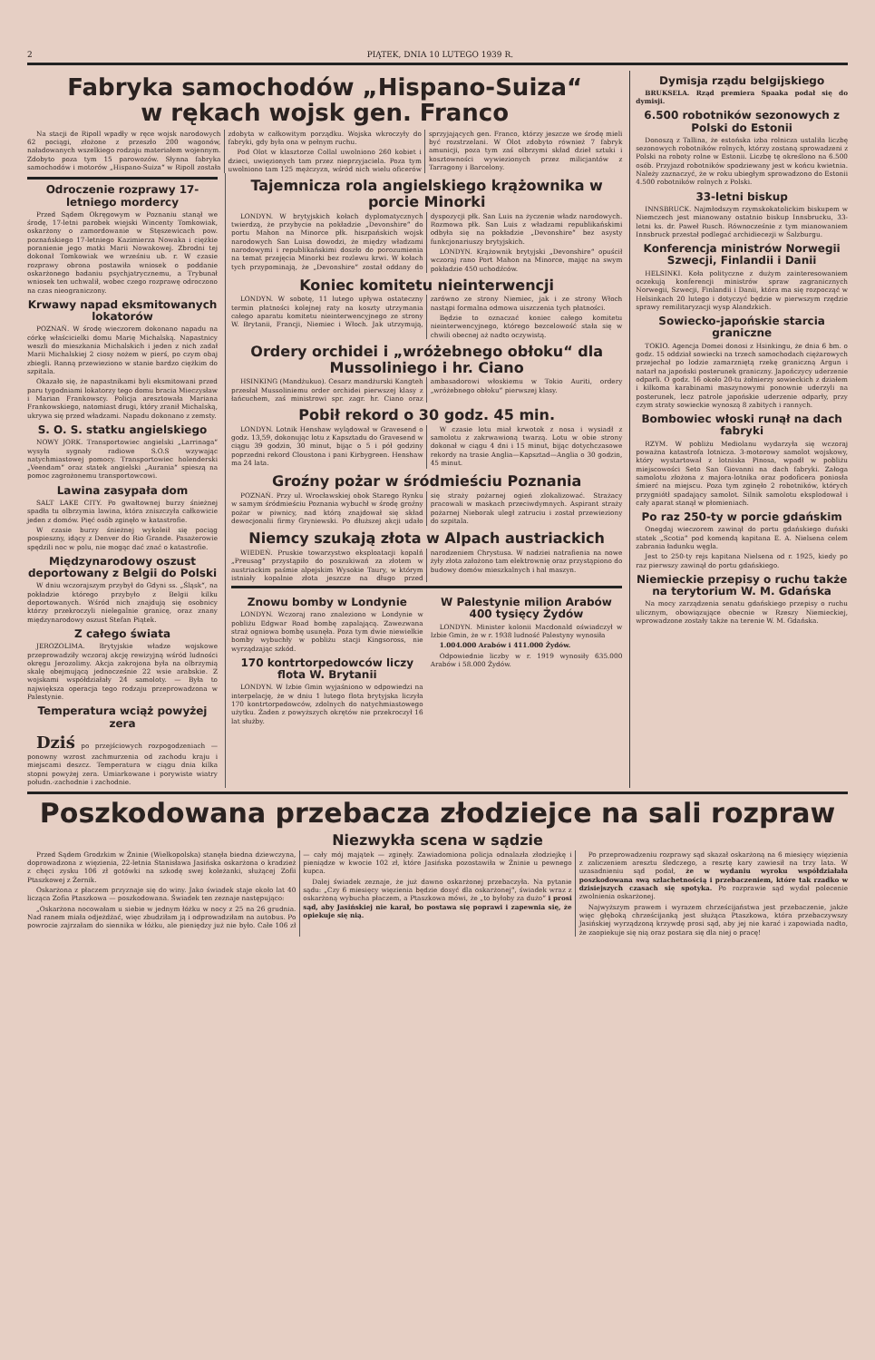2 PIĄTEK, DNIA 10 LUTEGO 1939 R.
Fabryka samochodów „Hispano-Suiza“
w rękach wojsk gen. Franco
Na stacji de Ripoll wpadły w ręce wojsk narodowych 62 pociągi, złożone z przeszło 200 wagonów, naładowanych wszelkiego rodzaju materiałem wojennym. Zdobyto poza tym 15 parowozów. Słynna fabryka samochodów i motorów „Hispano-Suiza“ w Ripoll została zdobyta w całkowitym porządku. Wojska wkroczyły do fabryki, gdy była ona w pełnym ruchu.
Pod Olot w klasztorze Collal uwolniono 260 kobiet i dzieci, uwięzionych tam przez nieprzyjaciela. Poza tym uwolniono tam 125 mężczyzn, wśród nich wielu oficerów sprzyjających gen. Franco, którzy jeszcze we środę mieli być rozstrzelani. W Olot zdobyto również 7 fabryk amunicji, poza tym zaś olbrzymi skład dzieł sztuki i kosztowności wywiezionych przez milicjantów z Tarragony i Barcelony.
Odroczenie rozprawy 17-letniego mordercy
Przed Sądem Okręgowym w Poznaniu stanął we środę, 17-letni parobek wiejski Wincenty Tomkowiak, oskarżony o zamordowanie w Stęszewicach pow. poznańskiego 17-letniego Kazimierza Nowaka i ciężkie poranienie jego matki Marii Nowakowej. Zbrodni tej dokonał Tomkowiak we wrześniu ub. r. W czasie rozprawy obrona postawiła wniosek o poddanie oskarżonego badaniu psychjatrycznemu, a Trybunał wniosek ten uchwalił, wobec czego rozprawę odroczono na czas nieograniczony.
Krwawy napad eksmitowanych lokatorów
POZNAŃ. W środę wieczorem dokonano napadu na córkę właścicielki domu Marię Michalską. Napastnicy weszli do mieszkania Michalskich i jeden z nich zadał Marii Michalskiej 2 ciosy nożem w pierś, po czym obaj zbiegli. Ranną przewieziono w stanie bardzo ciężkim do szpitala.
Okazało się, że napastnikami byli eksmitowani przed paru tygodniami lokatorzy tego domu bracia Mieczysław i Marian Frankowscy. Policja aresztowała Mariana Frankowskiego, natomiast drugi, który zranił Michalską, ukrywa się przed władzami. Napadu dokonano z zemsty.
S. O. S. statku angielskiego
NOWY JORK. Transportowiec angielski „Larrinaga“ wysyła sygnały radiowe S.O.S wzywając natychmiastowej pomocy. Transportowiec holenderski „Veendam“ oraz statek angielski „Aurania“ spieszą na pomoc zagrożonemu transportowcowi.
Lawina zasypała dom
SALT LAKE CITY. Po gwałtownej burzy śnieżnej spadła tu olbrzymia lawina, która zniszczyła całkowicie jeden z domów. Pięć osób zginęło w katastrofie.
W czasie burzy śnieżnej wykoleił się pociąg pospieszny, idący z Denver do Rio Grande. Pasażerowie spędzili noc w polu, nie mogąc dać znać o katastrofie.
Międzynarodowy oszust deportowany z Belgii do Polski
W dniu wczorajszym przybył do Gdyni ss. „Śląsk“, na pokładzie którego przybyło z Belgii kilku deportowanych. Wśród nich znajdują się osobnicy którzy przekroczyli nielegalnie granicę, oraz znany międzynarodowy oszust Stefan Piątek.
Z całego świata
JEROZOLIMA. Brytyjskie władze wojskowe przeprowadziły wczoraj akcję rewizyjną wśród ludności okręgu Jerozolimy. Akcja zakrojona była na olbrzymią skalę obejmującą jednocześnie 22 wsie arabskie. Z wojskami współdziałały 24 samoloty. — Była to największa operacja tego rodzaju przeprowadzona w Palestynie.
Temperatura wciąż powyżej zera
Dziś po przejściowych rozpogodzeniach — ponowny wzrost zachmurzenia od zachodu kraju i miejscami deszcz. Temperatura w ciągu dnia kilka stopni powyżej zera. Umiarkowane i porywiste wiatry połudn.-zachodnie i zachodnie.
Tajemnicza rola angielskiego krążownika w porcie Minorki
LONDYN. W brytyjskich kołach dyplomatycznych twierdzą, że przybycie na pokładzie „Devonshire“ do portu Mahon na Minorce płk. hiszpańskich wojsk narodowych San Luisa dowodzi, że między władzami narodowymi i republikańskimi doszło do porozumienia na temat przejęcia Minorki bez rozlewu krwi. W kołach tych przypominają, że „Devonshire“ został oddany do dyspozycji płk. San Luis na życzenie władz narodowych. Rozmowa płk. San Luis z władzami republikańskimi odbyła się na pokładzie „Devonshire“ bez asysty funkcjonariuszy brytyjskich.
LONDYN. Krążownik brytyjski „Devonshire“ opuścił wczoraj rano Port Mahon na Minorce, mając na swym pokładzie 450 uchodźców.
Koniec komitetu nieinterwencji
LONDYN. W sobotę, 11 lutego upływa ostateczny termin płatności kolejnej raty na koszty utrzymania całego aparatu komitetu nieinterwencyjnego ze strony W. Brytanii, Francji, Niemiec i Włoch. Jak utrzymują, zarówno ze strony Niemiec, jak i ze strony Włoch nastąpi formalna odmowa uiszczenia tych płatności.
Będzie to oznaczać koniec całego komitetu nieinterwencyjnego, którego bezcelowość stała się w chwili obecnej aż nadto oczywistą.
Ordery orchidei i „wróżebnego obłoku“ dla Mussoliniego i hr. Ciano
HSINKING (Mandżukuo). Cesarz mandżurski Kangteh przesłał Mussoliniemu order orchidei pierwszej klasy z łańcuchem, zaś ministrowi spr. zagr. hr. Ciano oraz ambasadorowi włoskiemu w Tokio Auriti, ordery „wróżebnego obłoku“ pierwszej klasy.
Pobił rekord o 30 godz. 45 min.
LONDYN. Lotnik Henshaw wylądował w Gravesend o godz. 13,59, dokonując lotu z Kapsztadu do Gravesend w ciągu 39 godzin, 30 minut, bijąc o 5 i pół godziny poprzedni rekord Cloustona i pani Kirbygreen. Henshaw ma 24 lata.
W czasie lotu miał krwotok z nosa i wysiadł z samolotu z zakrwawioną twarzą. Lotu w obie strony dokonał w ciągu 4 dni i 15 minut, bijąc dotychczasowe rekordy na trasie Anglia—Kapsztad—Anglia o 30 godzin, 45 minut.
Groźny pożar w śródmieściu Poznania
POZNAŃ. Przy ul. Wrocławskiej obok Starego Rynku w samym śródmieściu Poznania wybuchł w środę groźny pożar w piwnicy, nad którą znajdował się skład dewocjonalii firmy Gryniewski. Po dłuższej akcji udało się straży pożarnej ogień zlokalizować. Strażacy pracowali w maskach przeciwdymnych. Aspirant straży pożarnej Nieborak uległ zatruciu i został przewieziony do szpitala.
Niemcy szukają złota w Alpach austriackich
WIEDEŃ. Pruskie towarzystwo eksploatacji kopalń „Preusag“ przystąpiło do poszukiwań za złotem w austriackim paśmie alpejskim Wysokie Taury, w którym istniały kopalnie złota jeszcze na długo przed narodzeniem Chrystusa. W nadziei natrafienia na nowe żyły złota założono tam elektrownię oraz przystąpiono do budowy domów mieszkalnych i hal maszyn.
Znowu bomby w Londynie
LONDYN. Wczoraj rano znaleziono w Londynie w pobliżu Edgwar Road bombę zapalającą. Zawezwana straż ogniowa bombę usunęła. Poza tym dwie niewielkie bomby wybuchły w pobliżu stacji Kingsoross, nie wyrządzając szkód.
170 kontrtorpedowców liczy flota W. Brytanii
LONDYN. W Izbie Gmin wyjaśniono w odpowiedzi na interpelację, że w dniu 1 lutego flota brytyjska liczyła 170 kontrtorpedowców, zdolnych do natychmiastowego użytku. Żaden z powyższych okrętów nie przekroczył 16 lat służby.
W Palestynie milion Arabów 400 tysięcy Żydów
LONDYN. Minister kolonii Macdonald oświadczył w Izbie Gmin, że w r. 1938 ludność Palestyny wynosiła
1.004.000 Arabów i 411.000 Żydów.
Odpowiednie liczby w r. 1919 wynosiły 635.000 Arabów i 58.000 Żydów.
Dymisja rządu belgijskiego
BRUKSELA. Rząd premiera Spaaka podał się do dymisji.
6.500 robotników sezonowych z Polski do Estonii
Donoszą z Tallina, że estońska izba rolnicza ustaliła liczbę sezonowych robotników rolnych, którzy zostaną sprowadzeni z Polski na roboty rolne w Estonii. Liczbę tę określono na 6.500 osób. Przyjazd robotników spodziewany jest w końcu kwietnia. Należy zaznaczyć, że w roku ubiegłym sprowadzono do Estonii 4.500 robotników rolnych z Polski.
33-letni biskup
INNSBRUCK. Najmłodszym rzymskokatolickim biskupem w Niemczech jest mianowany ostatnio biskup Innsbrucku, 33-letni ks. dr. Paweł Rusch. Równocześnie z tym mianowaniem Innsbruck przestał podlegać archidiecezji w Salzburgu.
Konferencja ministrów Norwegii Szwecji, Finlandii i Danii
HELSINKI. Koła polityczne z dużym zainteresowaniem oczekują konferencji ministrów spraw zagranicznych Norwegii, Szwecji, Finlandii i Danii, która ma się rozpocząć w Helsinkach 20 lutego i dotyczyć będzie w pierwszym rzędzie sprawy remilitaryzacji wysp Alandzkich.
Sowiecko-japońskie starcia graniczne
TOKIO. Agencja Domei donosi z Hsinkingu, że dnia 6 bm. o godz. 15 oddział sowiecki na trzech samochodach ciężarowych przejechał po lodzie zamarzniętą rzekę graniczną Argun i natarł na japoński posterunek graniczny. Japończycy uderzenie odparli. O godz. 16 około 20-tu żołnierzy sowieckich z działem i kilkoma karabinami maszynowymi ponownie uderzyli na posterunek, lecz patrole japońskie uderzenie odparły, przy czym straty sowieckie wynoszą 8 zabitych i rannych.
Bombowiec włoski runął na dach fabryki
RZYM. W pobliżu Mediolanu wydarzyła się wczoraj poważna katastrofa lotnicza. 3-motorowy samolot wojskowy, który wystartował z lotniska Pinosa, wpadł w pobliżu miejscowości Seto San Giovanni na dach fabryki. Załoga samolotu złożona z majora-lotnika oraz podoficera poniosła śmierć na miejscu. Poza tym zginęło 2 robotników, których przygniótł spadający samolot. Silnik samolotu eksplodował i cały aparat stanął w płomieniach.
Po raz 250-ty w porcie gdańskim
Onegdaj wieczorem zawinął do portu gdańskiego duński statek „Scotia“ pod komendą kapitana E. A. Nielsena celem zabrania ładunku węgla.
Jest to 250-ty rejs kapitana Nielsena od r. 1925, kiedy po raz pierwszy zawinął do portu gdańskiego.
Niemieckie przepisy o ruchu także na terytorium W. M. Gdańska
Na mocy zarządzenia senatu gdańskiego przepisy o ruchu ulicznym, obowiązujące obecnie w Rzeszy Niemieckiej, wprowadzone zostały także na terenie W. M. Gdańska.
Poszkodowana przebacza złodziejce na sali rozpraw
Niezwykła scena w sądzie
Przed Sądem Grodzkim w Żninie (Wielkopolska) stanęła biedna dziewczyna, doprowadzona z więzienia, 22-letnia Stanisława Jasińska oskarżona o kradzież z chęci zysku 106 zł gotówki na szkodę swej koleżanki, służącej Zofii Ptaszkowej z Żernik.
Oskarżona z płaczem przyznaje się do winy. Jako świadek staje około lat 40 licząca Zofia Ptaszkowa — poszkodowana. Świadek ten zeznaje następująco:
„Oskarżona nocowałam u siebie w jednym łóżku w nocy z 25 na 26 grudnia. Nad ranem miała odjeżdżać, więc zbudziłam ją i odprowadziłam na autobus. Po powrocie zajrzałam do siennika w łóżku, ale pieniędzy już nie było. Całe 106 zł — cały mój majątek — zginęły. Zawiadomiona policja odnalazła złodziejkę i pieniądze w kwocie 102 zł, które Jasińska pozostawiła w Żninie u pewnego kupca.
Dalej świadek zeznaje, że już dawno oskarżonej przebaczyła. Na pytanie sądu: „Czy 6 miesięcy więzienia będzie dosyć dla oskarżonej“, świadek wraz z oskarżoną wybucha płaczem, a Ptaszkowa mówi, że „to byłoby za dużo“ i prosi sąd, aby Jasińskiej nie karał, bo postawa się poprawi i zapewnia się, że opiekuje się nią.
Po przeprowadzeniu rozprawy sąd skazał oskarżoną na 6 miesięcy więzienia z zaliczeniem aresztu śledczego, a resztę kary zawiesił na trzy lata. W uzasadnieniu sąd podał, że w wydaniu wyroku współdziałała poszkodowana swą szlachetnością i przebaczeniem, które tak rzadko w dzisiejszych czasach się spotyka. Po rozprawie sąd wydał polecenie zwolnienia oskarżonej.
Najwyższym prawem i wyrazem chrześcijaństwa jest przebaczenie, jakże więc głęboką chrześcijanką jest służąca Ptaszkowa, która przebaczywszy Jasińskiej wyrządzoną krzywdę prosi sąd, aby jej nie karać i zapowiada nadto, że zaopiekuje się nią oraz postara się dla niej o pracę!